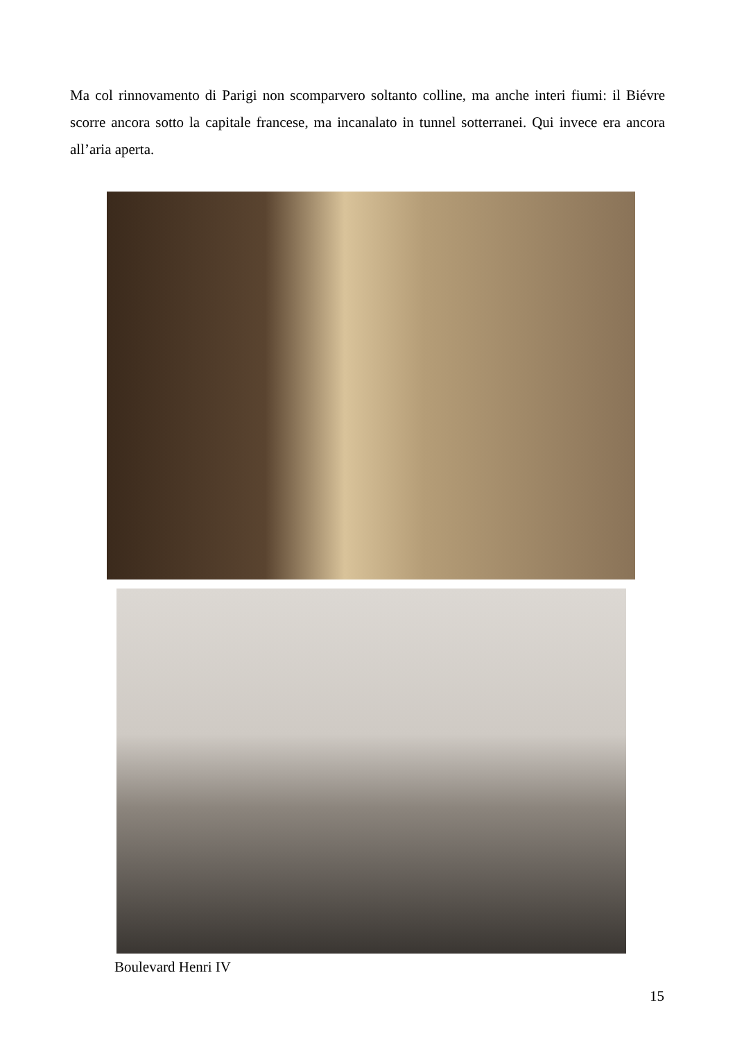Ma col rinnovamento di Parigi non scomparvero soltanto colline, ma anche interi fiumi: il Biévre scorre ancora sotto la capitale francese, ma incanalato in tunnel sotterranei. Qui invece era ancora all’aria aperta.
Boulevard Henri IV
15